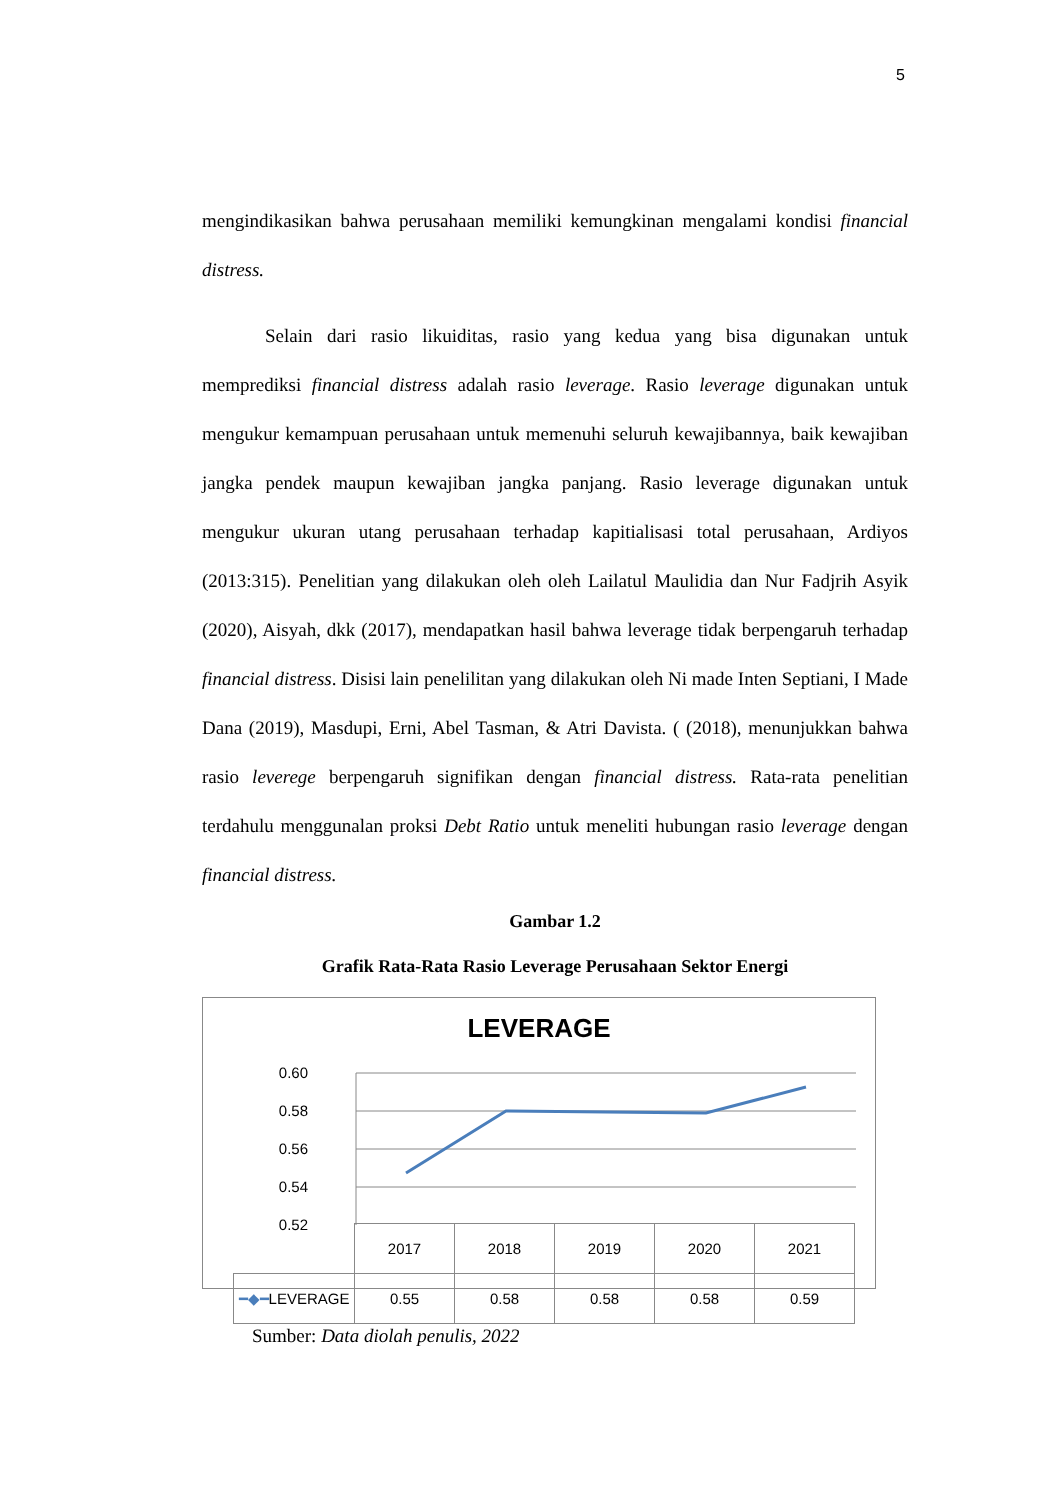5
mengindikasikan bahwa perusahaan memiliki kemungkinan mengalami kondisi financial distress.
Selain dari rasio likuiditas, rasio yang kedua yang bisa digunakan untuk memprediksi financial distress adalah rasio leverage. Rasio leverage digunakan untuk mengukur kemampuan perusahaan untuk memenuhi seluruh kewajibannya, baik kewajiban jangka pendek maupun kewajiban jangka panjang. Rasio leverage digunakan untuk mengukur ukuran utang perusahaan terhadap kapitialisasi total perusahaan, Ardiyos (2013:315). Penelitian yang dilakukan oleh oleh Lailatul Maulidia dan Nur Fadjrih Asyik (2020), Aisyah, dkk (2017), mendapatkan hasil bahwa leverage tidak berpengaruh terhadap financial distress. Disisi lain penelilitan yang dilakukan oleh Ni made Inten Septiani, I Made Dana (2019), Masdupi, Erni, Abel Tasman, & Atri Davista. ( (2018), menunjukkan bahwa rasio leverege berpengaruh signifikan dengan financial distress. Rata-rata penelitian terdahulu menggunalan proksi Debt Ratio untuk meneliti hubungan rasio leverage dengan financial distress.
Gambar 1.2
Grafik Rata-Rata Rasio Leverage Perusahaan Sektor Energi
LEVERAGE
0.60
0.58
0.56
0.54
0.52
| | 2017 | 2018 | 2019 | 2020 | 2021 |
| ━◆━ LEVERAGE | 0.55 | 0.58 | 0.58 | 0.58 | 0.59 |
Sumber: Data diolah penulis, 2022